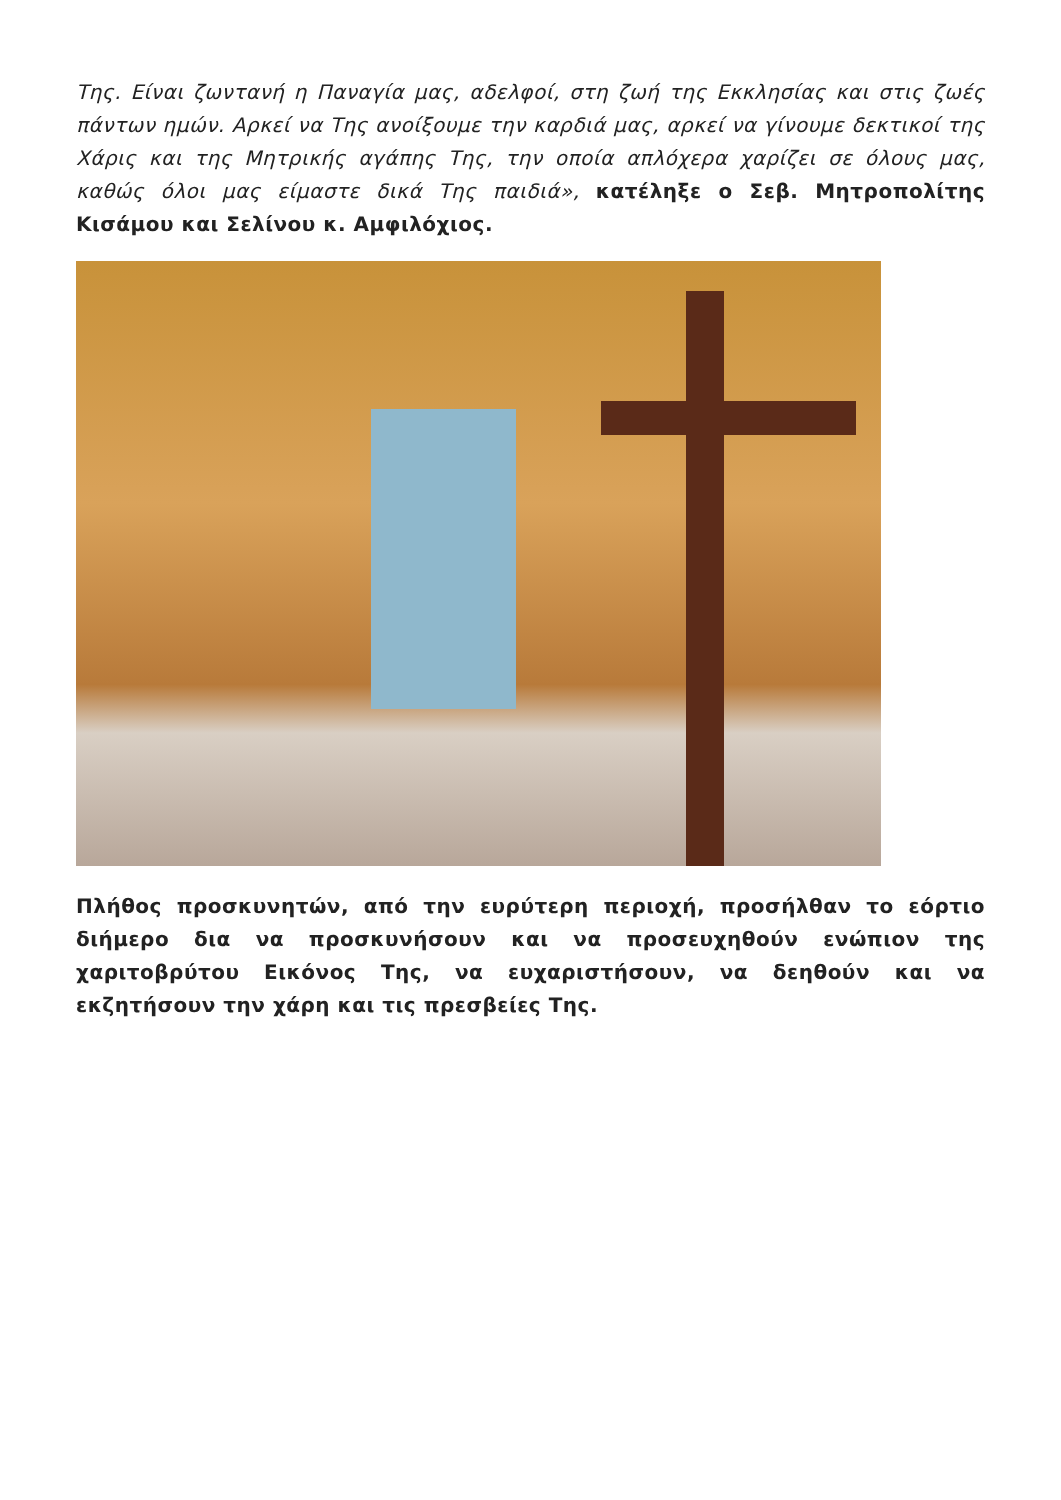Της. Είναι ζωντανή η Παναγία μας, αδελφοί, στη ζωή της Εκκλησίας και στις ζωές πάντων ημών. Αρκεί να Της ανοίξουμε την καρδιά μας, αρκεί να γίνουμε δεκτικοί της Χάρις και της Μητρικής αγάπης Της, την οποία απλόχερα χαρίζει σε όλους μας, καθώς όλοι μας είμαστε δικά Της παιδιά», κατέληξε ο Σεβ. Μητροπολίτης Κισάμου και Σελίνου κ. Αμφιλόχιος.
Πλήθος προσκυνητών, από την ευρύτερη περιοχή, προσήλθαν το εόρτιο διήμερο δια να προσκυνήσουν και να προσευχηθούν ενώπιον της χαριτοβρύτου Εικόνος Της, να ευχαριστήσουν, να δεηθούν και να εκζητήσουν την χάρη και τις πρεσβείες Της.